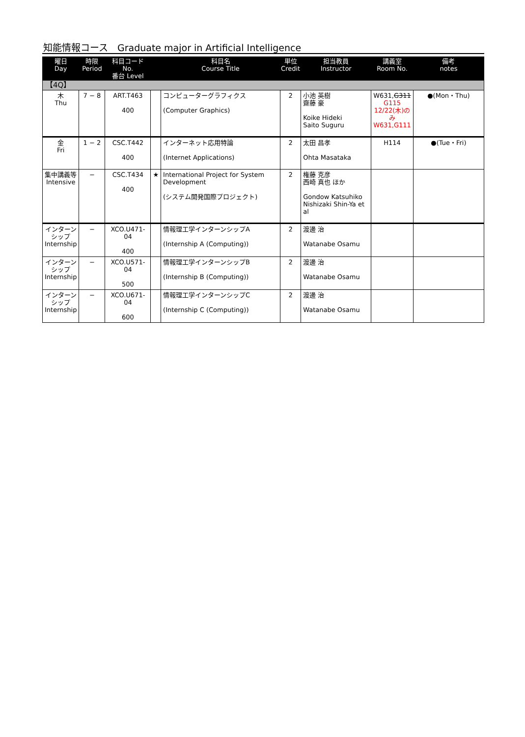知能情報コース　Graduate major in Artificial Intelligence
| 曜日 Day | 時限 Period | 科目コード No. 番台 Level | | 科目名 Course Title | 単位 Credit | 担当教員 Instructor | 講義室 Room No. | 備考 notes |
| --- | --- | --- | --- | --- | --- | --- | --- | --- |
| 【4Q】 | | | | | | | | |
| 木 Thu | 7 − 8 | ART.T463 400 | | コンピューターグラフィクス (Computer Graphics) | 2 | 小池 英樹 齋藤 豪 Koike Hideki Saito Suguru | W631, G311 G115 12/22(木)のみ W631,G111 | ●(Mon・Thu) |
| 金 Fri | 1 − 2 | CSC.T442 400 | | インターネット応用特論 (Internet Applications) | 2 | 太田 昌孝 Ohta Masataka | H114 | ●(Tue・Fri) |
| 集中講義等 Intensive | − | CSC.T434 400 | ★ | International Project for System Development (システム開発国際プロジェクト) | 2 | 権藤 克彦 西崎 真也 ほか Gondow Katsuhiko Nishizaki Shin-Ya et al | | |
| インターンシップ Internship | − | XCO.U471-04 400 | | 情報理工学インターンシップA (Internship A (Computing)) | 2 | 渡邊 治 Watanabe Osamu | | |
| インターンシップ Internship | − | XCO.U571-04 500 | | 情報理工学インターンシップB (Internship B (Computing)) | 2 | 渡邊 治 Watanabe Osamu | | |
| インターンシップ Internship | − | XCO.U671-04 600 | | 情報理工学インターンシップC (Internship C (Computing)) | 2 | 渡邊 治 Watanabe Osamu | | |